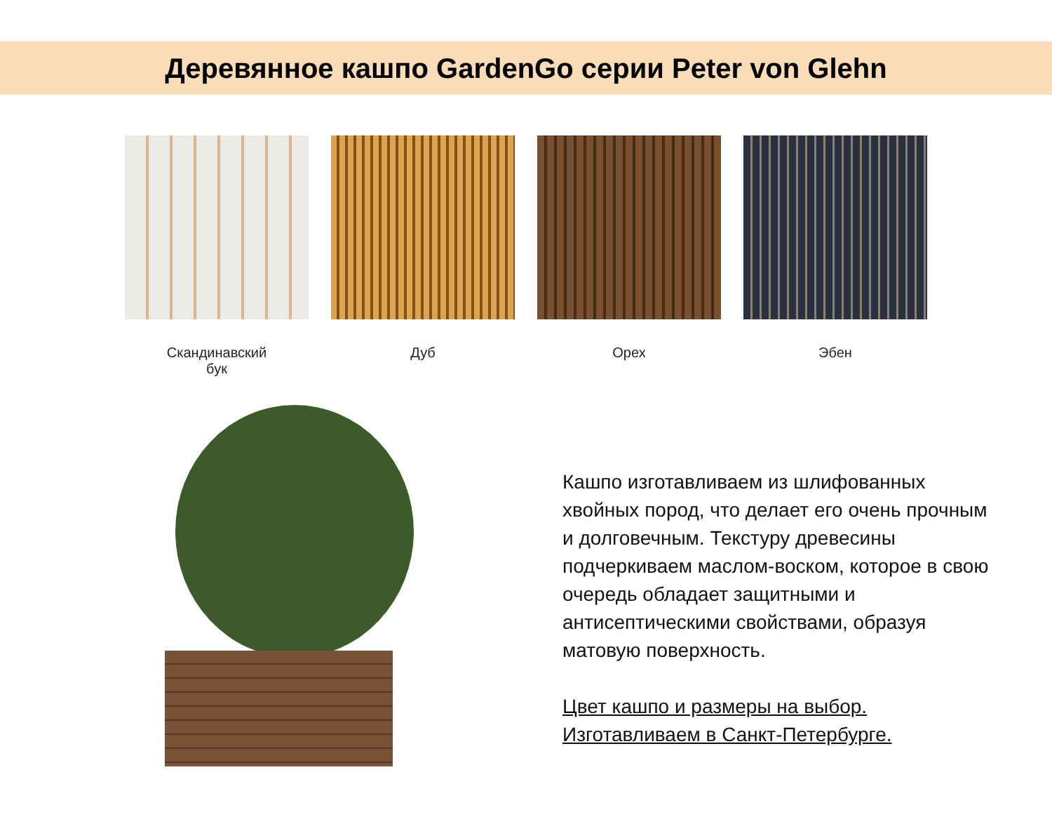Деревянное кашпо GardenGo серии Peter von Glehn
Скандинавский
бук
Дуб Орех Эбен
Кашпо изготавливаем из шлифованных хвойных пород, что делает его очень прочным и долговечным. Текстуру древесины подчеркиваем маслом-воском, которое в свою очередь обладает защитными и антисептическими свойствами, образуя матовую поверхность.
Цвет кашпо и размеры на выбор.
Изготавливаем в Санкт-Петербурге.